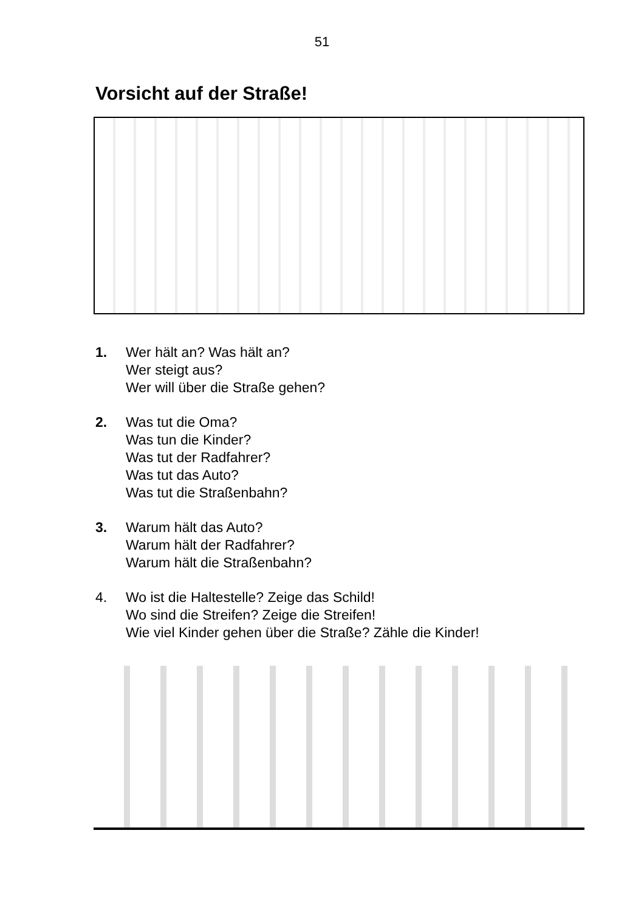51
Vorsicht auf der Straße!
1. Wer hält an? Was hält an?
Wer steigt aus?
Wer will über die Straße gehen?
2. Was tut die Oma?
Was tun die Kinder?
Was tut der Radfahrer?
Was tut das Auto?
Was tut die Straßenbahn?
3. Warum hält das Auto?
Warum hält der Radfahrer?
Warum hält die Straßenbahn?
4. Wo ist die Haltestelle? Zeige das Schild!
Wo sind die Streifen? Zeige die Streifen!
Wie viel Kinder gehen über die Straße? Zähle die Kinder!